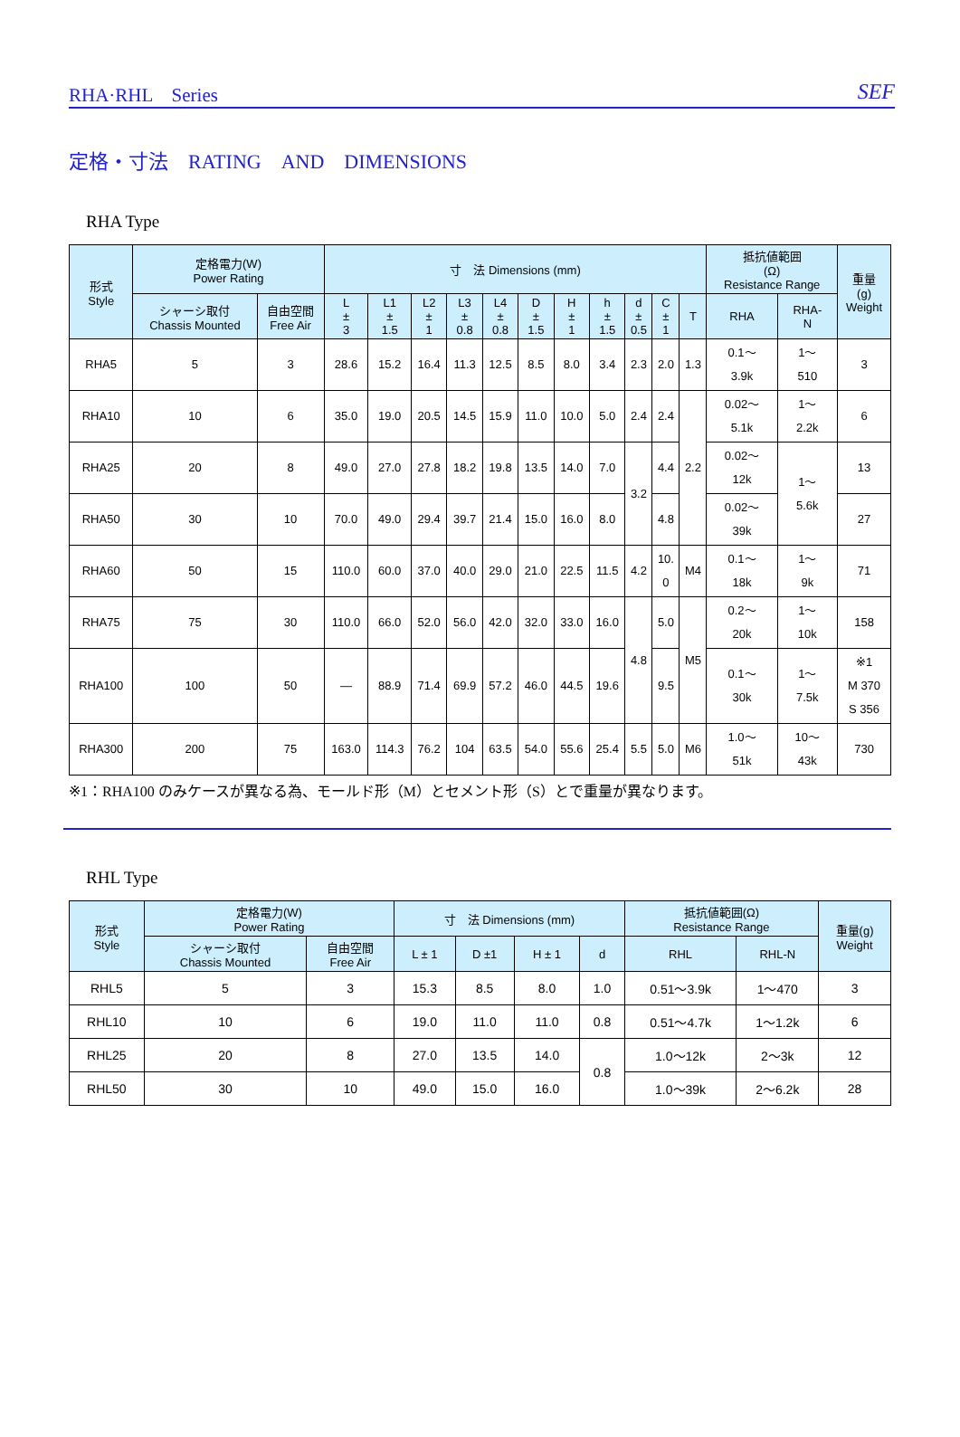RHA·RHL　Series SEF
定格・寸法　RATING　AND　DIMENSIONS
RHA Type
| 形式 Style | 定格電力(W) Power Rating | | 寸 法 Dimensions (mm) | | | | | | | | | | | 抵抗値範囲 (Ω) Resistance Range | | 重量 (g) Weight |
| --- | --- | --- | --- | --- | --- | --- | --- | --- | --- | --- | --- | --- | --- | --- | --- | --- |
| | シャーシ取付 Chassis Mounted | 自由空間 Free Air | L ± 3 | L1 ± 1.5 | L2 ± 1 | L3 ± 0.8 | L4 ± 0.8 | D ± 1.5 | H ± 1 | h ± 1.5 | d ± 0.5 | C ± 1 | T | RHA | RHA- N | |
| RHA5 | 5 | 3 | 28.6 | 15.2 | 16.4 | 11.3 | 12.5 | 8.5 | 8.0 | 3.4 | 2.3 | 2.0 | 1.3 | 0.1～ 3.9k | 1～ 510 | 3 |
| RHA10 | 10 | 6 | 35.0 | 19.0 | 20.5 | 14.5 | 15.9 | 11.0 | 10.0 | 5.0 | 2.4 | 2.4 | 2.2 | 0.02～ 5.1k | 1～ 2.2k | 6 |
| RHA25 | 20 | 8 | 49.0 | 27.0 | 27.8 | 18.2 | 19.8 | 13.5 | 14.0 | 7.0 | 3.2 | 4.4 | | 0.02～ 12k | 1～ 5.6k | 13 |
| RHA50 | 30 | 10 | 70.0 | 49.0 | 29.4 | 39.7 | 21.4 | 15.0 | 16.0 | 8.0 | | 4.8 | | 0.02～ 39k | | 27 |
| RHA60 | 50 | 15 | 110.0 | 60.0 | 37.0 | 40.0 | 29.0 | 21.0 | 22.5 | 11.5 | 4.2 | 10. 0 | M4 | 0.1～ 18k | 1～ 9k | 71 |
| RHA75 | 75 | 30 | 110.0 | 66.0 | 52.0 | 56.0 | 42.0 | 32.0 | 33.0 | 16.0 | 4.8 | 5.0 | M5 | 0.2～ 20k | 1～ 10k | 158 |
| RHA100 | 100 | 50 | — | 88.9 | 71.4 | 69.9 | 57.2 | 46.0 | 44.5 | 19.6 | | 9.5 | | 0.1～ 30k | 1～ 7.5k | ※1 M 370 S 356 |
| RHA300 | 200 | 75 | 163.0 | 114.3 | 76.2 | 104 | 63.5 | 54.0 | 55.6 | 25.4 | 5.5 | 5.0 | M6 | 1.0～ 51k | 10～ 43k | 730 |
※1：RHA100 のみケースが異なる為、モールド形（M）とセメント形（S）とで重量が異なります。
RHL Type
| 形式 Style | 定格電力(W) Power Rating | | 寸 法 Dimensions (mm) | | | | 抵抗値範囲(Ω) Resistance Range | | 重量(g) Weight |
| --- | --- | --- | --- | --- | --- | --- | --- | --- | --- |
| | シャーシ取付 Chassis Mounted | 自由空間 Free Air | L ± 1 | D ±1 | H ± 1 | d | RHL | RHL-N | |
| RHL5 | 5 | 3 | 15.3 | 8.5 | 8.0 | 1.0 | 0.51～3.9k | 1～470 | 3 |
| RHL10 | 10 | 6 | 19.0 | 11.0 | 11.0 | 0.8 | 0.51～4.7k | 1～1.2k | 6 |
| RHL25 | 20 | 8 | 27.0 | 13.5 | 14.0 | 0.8 | 1.0～12k | 2～3k | 12 |
| RHL50 | 30 | 10 | 49.0 | 15.0 | 16.0 | | 1.0～39k | 2～6.2k | 28 |